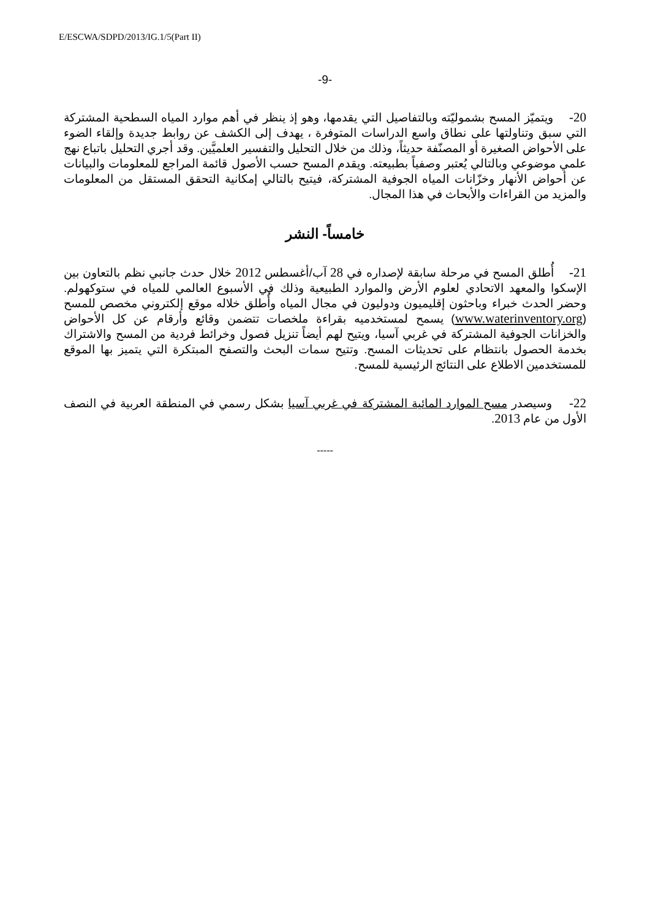E/ESCWA/SDPD/2013/IG.1/5(Part II)
-9-
20- ويتميّز المسح بشموليّته وبالتفاصيل التي يقدمها، وهو إذ ينظر في أهم موارد المياه السطحية المشتركة التي سبق وتناولتها على نطاق واسع الدراسات المتوفرة ، يهدف إلى الكشف عن روابط جديدة وإلقاء الضوء على الأحواض الصغيرة أو المصنّفة حديثاً، وذلك من خلال التحليل والتفسير العلميَّين. وقد أجري التحليل باتباع نهج علمي موضوعي وبالتالي يُعتبر وصفياً بطبيعته. ويقدم المسح حسب الأصول قائمة المراجع للمعلومات والبيانات عن أحواض الأنهار وخزّانات المياه الجوفية المشتركة، فيتيح بالتالي إمكانية التحقق المستقل من المعلومات والمزيد من القراءات والأبحاث في هذا المجال.
خامساً- النشر
21- أُطلق المسح في مرحلة سابقة لإصداره في 28 آب/أغسطس 2012 خلال حدث جانبي نظم بالتعاون بين الإسكوا والمعهد الاتحادي لعلوم الأرض والموارد الطبيعية وذلك في الأسبوع العالمي للمياه في ستوكهولم. وحضر الحدث خبراء وباحثون إقليميون ودوليون في مجال المياه وأُطلق خلاله موقع إلكتروني مخصص للمسح (www.waterinventory.org) يسمح لمستخدميه بقراءة ملخصات تتضمن وقائع وأرقام عن كل الأحواض والخزانات الجوفية المشتركة في غربي آسيا، ويتيح لهم أيضاً تنزيل فصول وخرائط فردية من المسح والاشتراك بخدمة الحصول بانتظام على تحديثات المسح. وتتيح سمات البحث والتصفح المبتكرة التي يتميز بها الموقع للمستخدمين الاطلاع على النتائج الرئيسية للمسح.
22- وسيصدر مسح الموارد المائية المشتركة في غربي آسيا بشكل رسمي في المنطقة العربية في النصف الأول من عام 2013.
-----